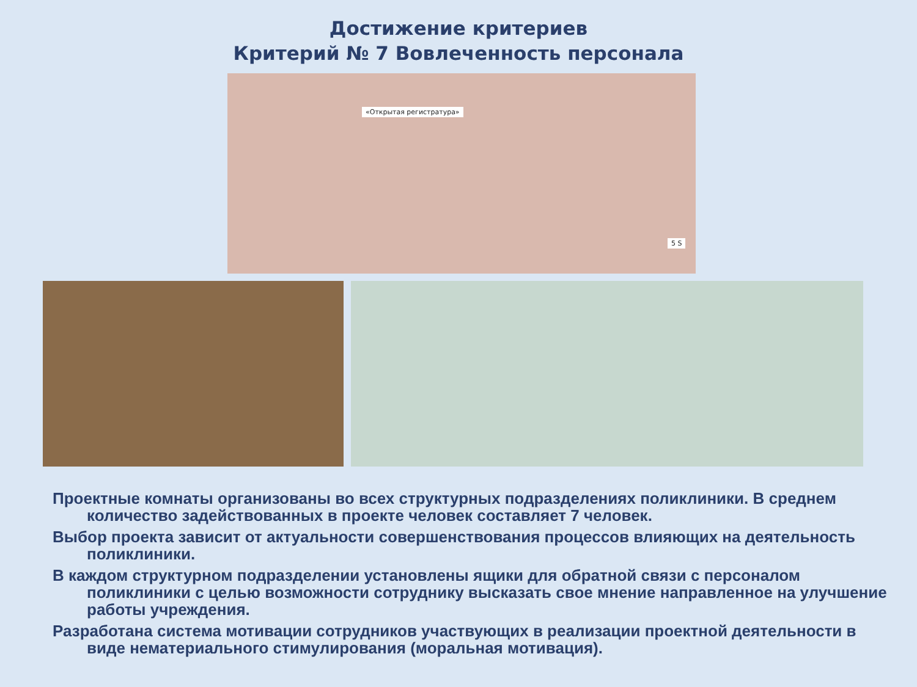Достижение критериев
Критерий № 7 Вовлеченность персонала
«Открытая регистратура»
5 S
Проектные комнаты организованы во всех структурных подразделениях поликлиники. В среднем количество задействованных в проекте человек составляет 7 человек.
Выбор проекта зависит от актуальности совершенствования процессов влияющих на деятельность поликлиники.
В каждом структурном подразделении установлены ящики для обратной связи с персоналом поликлиники с целью возможности сотруднику высказать свое мнение направленное на улучшение работы учреждения.
Разработана система мотивации сотрудников участвующих в реализации проектной деятельности в виде нематериального стимулирования (моральная мотивация).